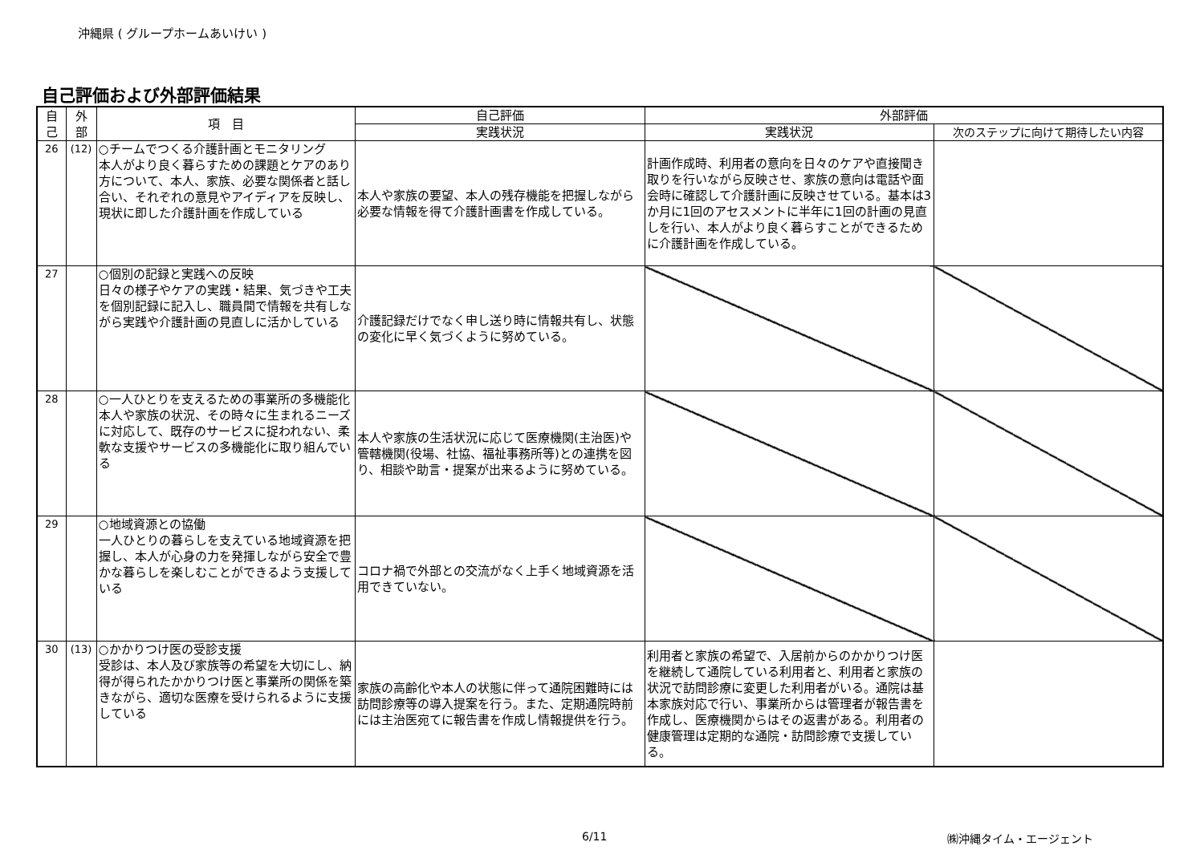沖縄県 ( グループホームあいけい )
自己評価および外部評価結果
| 自 己 | 外 部 | 項 目 | 自己評価 | 外部評価 | |
| --- | --- | --- | --- | --- | --- |
| | | | 実践状況 | 実践状況 | 次のステップに向けて期待したい内容 |
| 26 | (12) | ○チームでつくる介護計画とモニタリング 本人がより良く暮らすための課題とケアのあり方について、本人、家族、必要な関係者と話し合い、それぞれの意見やアイディアを反映し、現状に即した介護計画を作成している | 本人や家族の要望、本人の残存機能を把握しながら必要な情報を得て介護計画書を作成している。 | 計画作成時、利用者の意向を日々のケアや直接聞き取りを行いながら反映させ、家族の意向は電話や面会時に確認して介護計画に反映させている。基本は3か月に1回のアセスメントに半年に1回の計画の見直しを行い、本人がより良く暮らすことができるために介護計画を作成している。 | |
| 27 | | ○個別の記録と実践への反映 日々の様子やケアの実践・結果、気づきや工夫を個別記録に記入し、職員間で情報を共有しながら実践や介護計画の見直しに活かしている | 介護記録だけでなく申し送り時に情報共有し、状態の変化に早く気づくように努めている。 | | |
| 28 | | ○一人ひとりを支えるための事業所の多機能化 本人や家族の状況、その時々に生まれるニーズに対応して、既存のサービスに捉われない、柔軟な支援やサービスの多機能化に取り組んでいる | 本人や家族の生活状況に応じて医療機関(主治医)や管轄機関(役場、社協、福祉事務所等)との連携を図り、相談や助言・提案が出来るように努めている。 | | |
| 29 | | ○地域資源との協働 一人ひとりの暮らしを支えている地域資源を把握し、本人が心身の力を発揮しながら安全で豊かな暮らしを楽しむことができるよう支援している | コロナ禍で外部との交流がなく上手く地域資源を活用できていない。 | | |
| 30 | (13) | ○かかりつけ医の受診支援 受診は、本人及び家族等の希望を大切にし、納得が得られたかかりつけ医と事業所の関係を築きながら、適切な医療を受けられるように支援している | 家族の高齢化や本人の状態に伴って通院困難時には訪問診療等の導入提案を行う。また、定期通院時前には主治医宛てに報告書を作成し情報提供を行う。 | 利用者と家族の希望で、入居前からのかかりつけ医を継続して通院している利用者と、利用者と家族の状況で訪問診療に変更した利用者がいる。通院は基本家族対応で行い、事業所からは管理者が報告書を作成し、医療機関からはその返書がある。利用者の健康管理は定期的な通院・訪問診療で支援している。 | |
6/11 ㈱沖縄タイム・エージェント